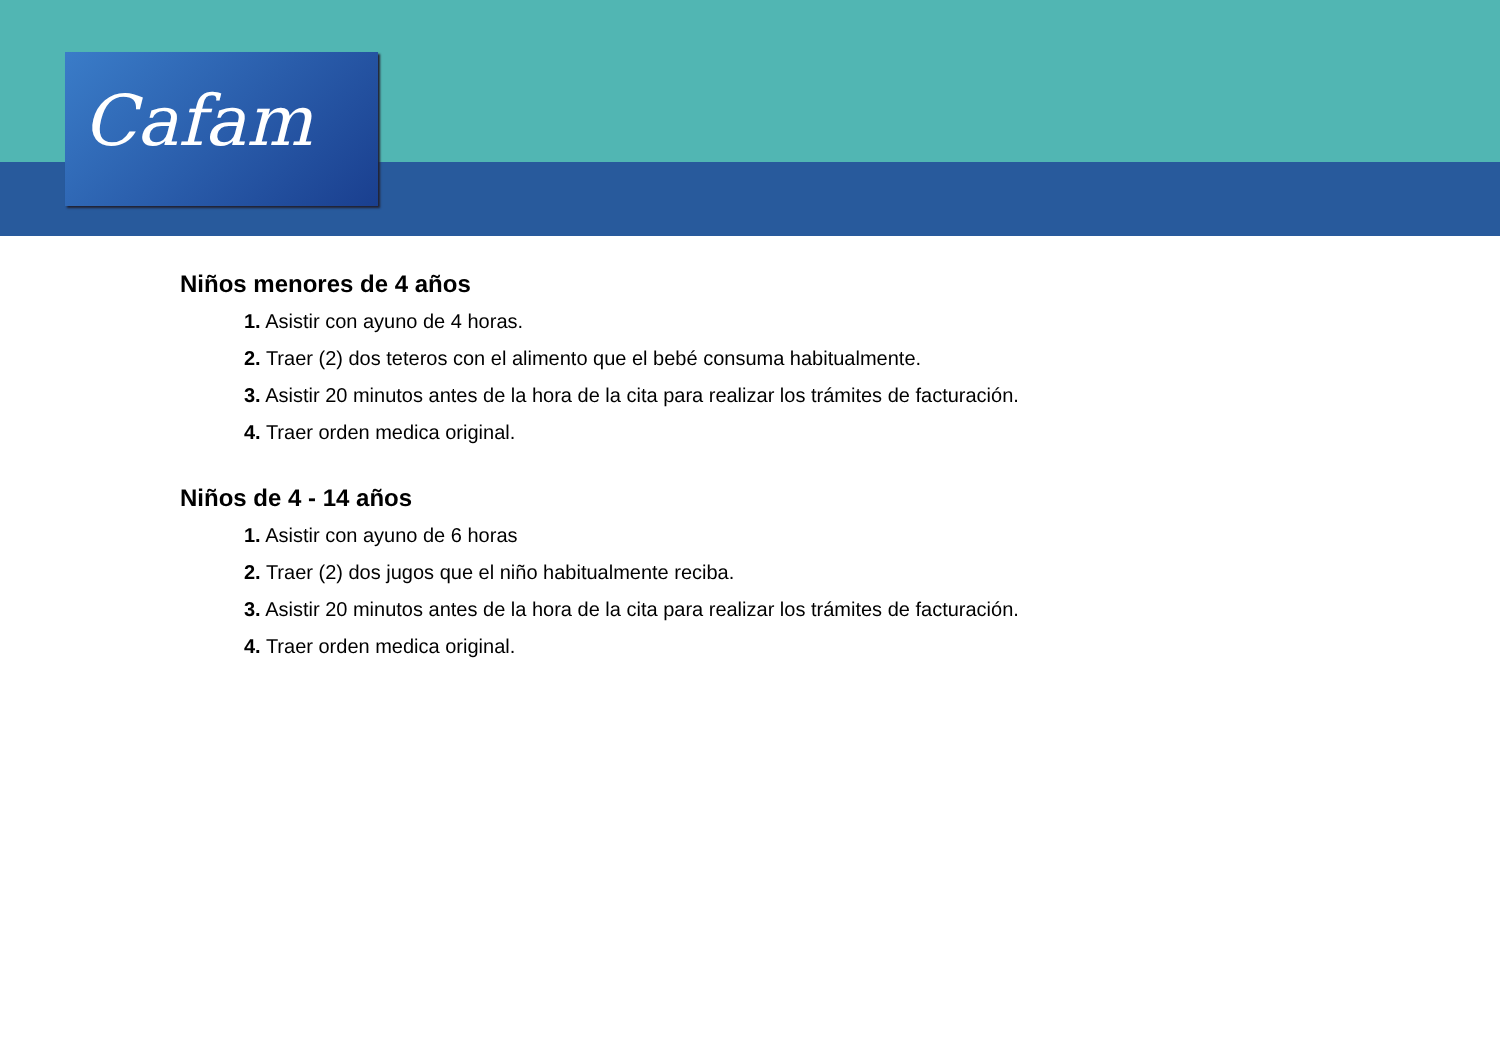Cafam
Niños menores de 4 años
1. Asistir con ayuno de 4 horas.
2. Traer (2) dos teteros con el alimento que el bebé consuma habitualmente.
3. Asistir 20 minutos antes de la hora de la cita para realizar los trámites de facturación.
4. Traer orden medica original.
Niños de 4 - 14 años
1. Asistir con ayuno de 6 horas
2. Traer (2) dos jugos que el niño habitualmente reciba.
3. Asistir 20 minutos antes de la hora de la cita para realizar los trámites de facturación.
4. Traer orden medica original.